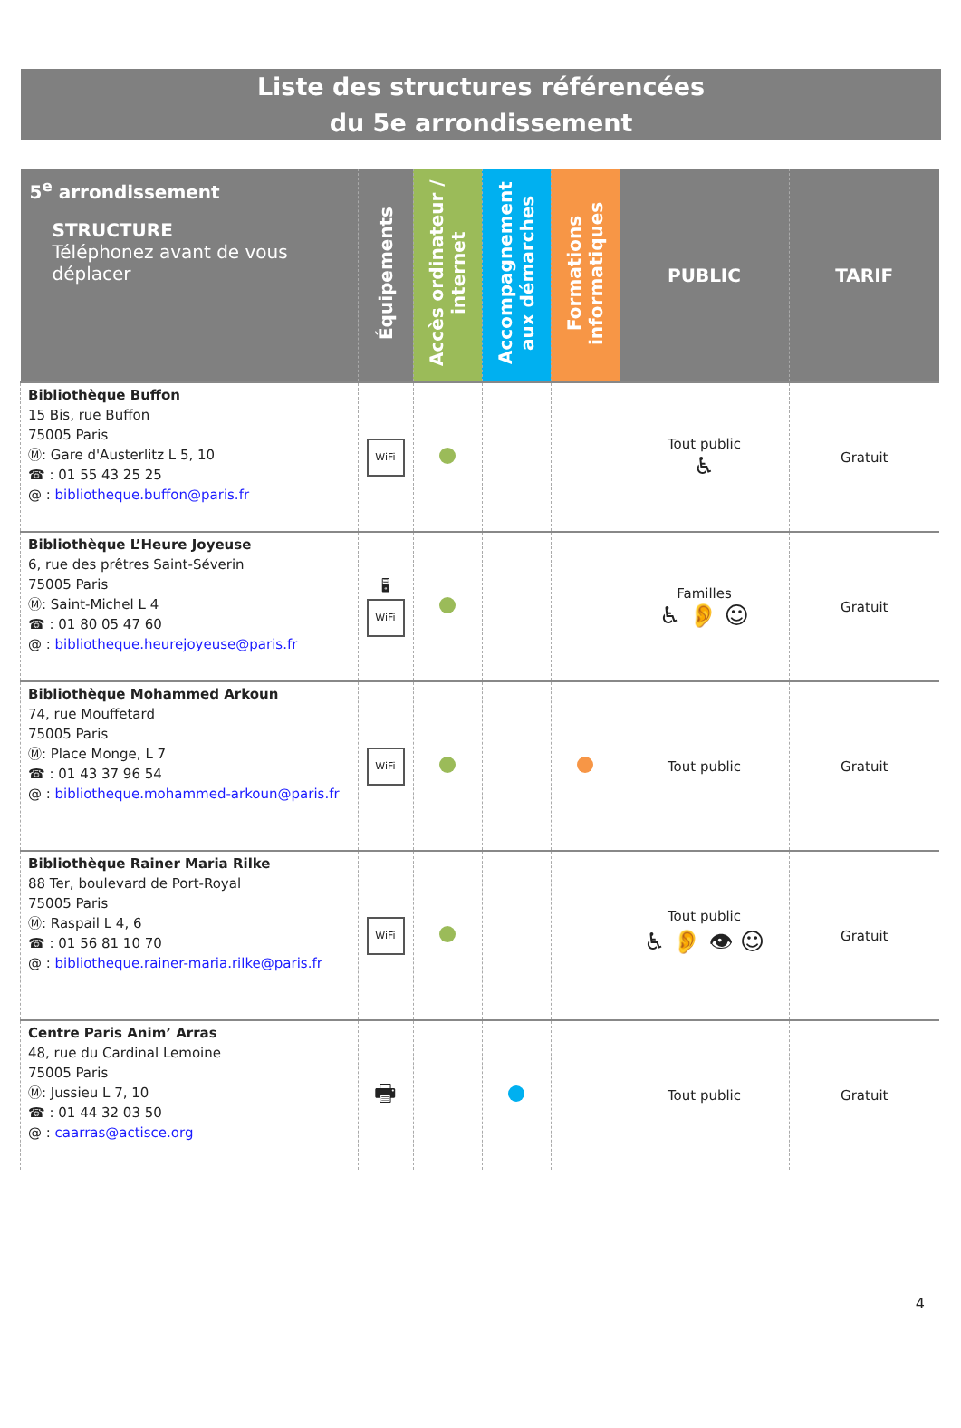Liste des structures référencées
du 5e arrondissement
| 5<sup>e</sup> arrondissement STRUCTURE Téléphonez avant de vous déplacer | Équipements | Accès ordinateur / internet | Accompagnement aux démarches | Formations informatiques | PUBLIC | TARIF |
| --- | --- | --- | --- | --- | --- | --- |
| Bibliothèque Buffon 15 Bis, rue Buffon 75005 Paris Ⓜ: Gare d'Austerlitz L 5, 10 ☎ : 01 55 43 25 25 @ : bibliotheque.buffon@paris.fr | WiFi | | | | Tout public ♿ | Gratuit |
| Bibliothèque L’Heure Joyeuse 6, rue des prêtres Saint-Séverin 75005 Paris Ⓜ: Saint-Michel L 4 ☎ : 01 80 05 47 60 @ : bibliotheque.heurejoyeuse@paris.fr | 🖥 WiFi | | | | Familles ♿ 👂 ☺ | Gratuit |
| Bibliothèque Mohammed Arkoun 74, rue Mouffetard 75005 Paris Ⓜ: Place Monge, L 7 ☎ : 01 43 37 96 54 @ : bibliotheque.mohammed-arkoun@paris.fr | WiFi | | | | Tout public | Gratuit |
| Bibliothèque Rainer Maria Rilke 88 Ter, boulevard de Port-Royal 75005 Paris Ⓜ: Raspail L 4, 6 ☎ : 01 56 81 10 70 @ : bibliotheque.rainer-maria.rilke@paris.fr | WiFi | | | | Tout public ♿ 👂 👁 ☺ | Gratuit |
| Centre Paris Anim’ Arras 48, rue du Cardinal Lemoine 75005 Paris Ⓜ: Jussieu L 7, 10 ☎ : 01 44 32 03 50 @ : caarras@actisce.org | 🖶 | | | | Tout public | Gratuit |
4